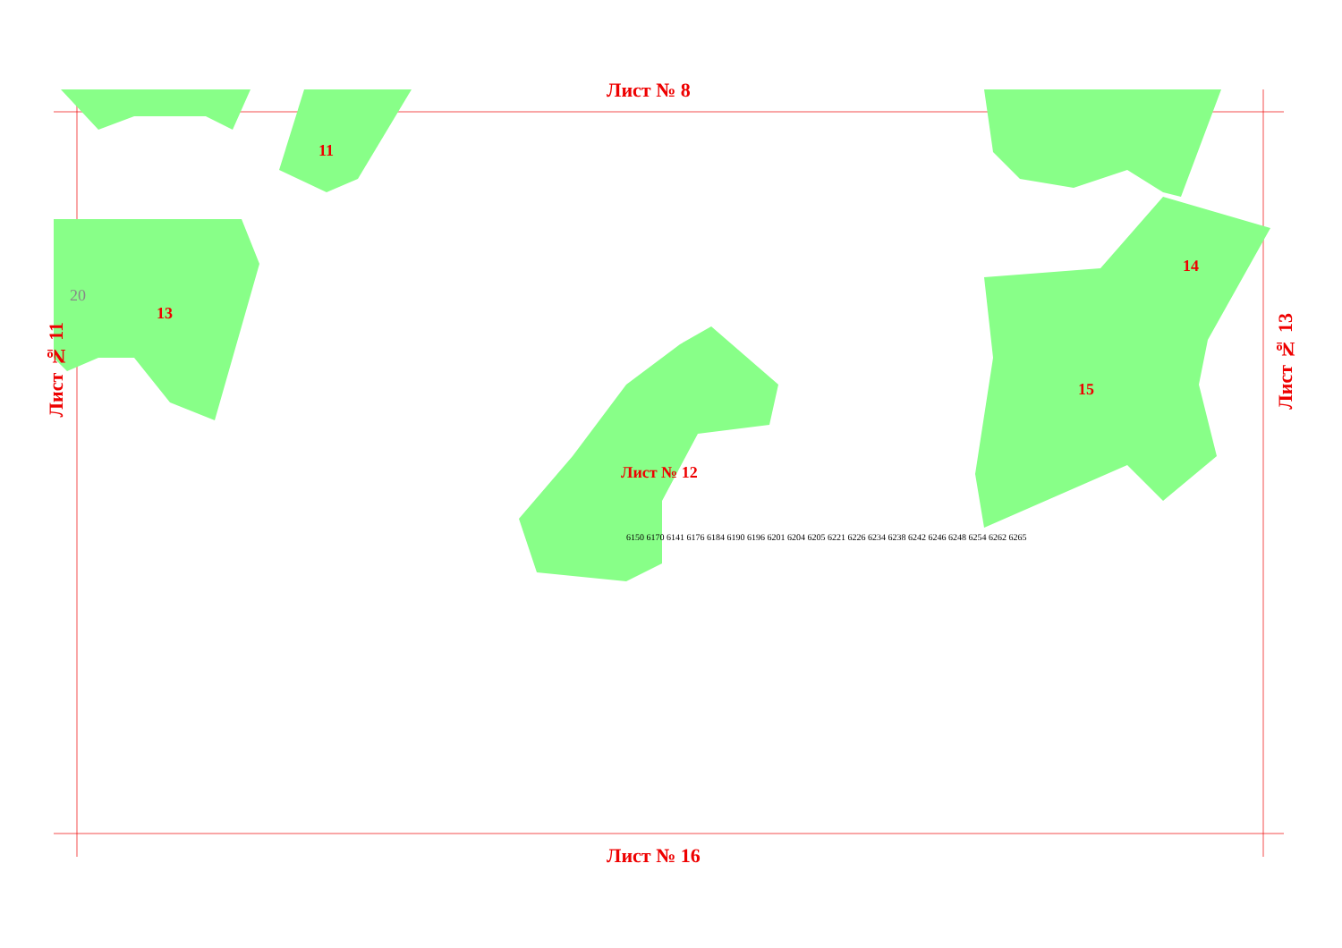Лист № 8
Лист № 16
13
11
Лист № 12
14
15
Лист № 11
Лист № 13
20
6150 6170 6141 6176 6184 6190 6196 6201 6204 6205 6221 6226 6234 6238 6242 6246 6248 6254 6262 6265